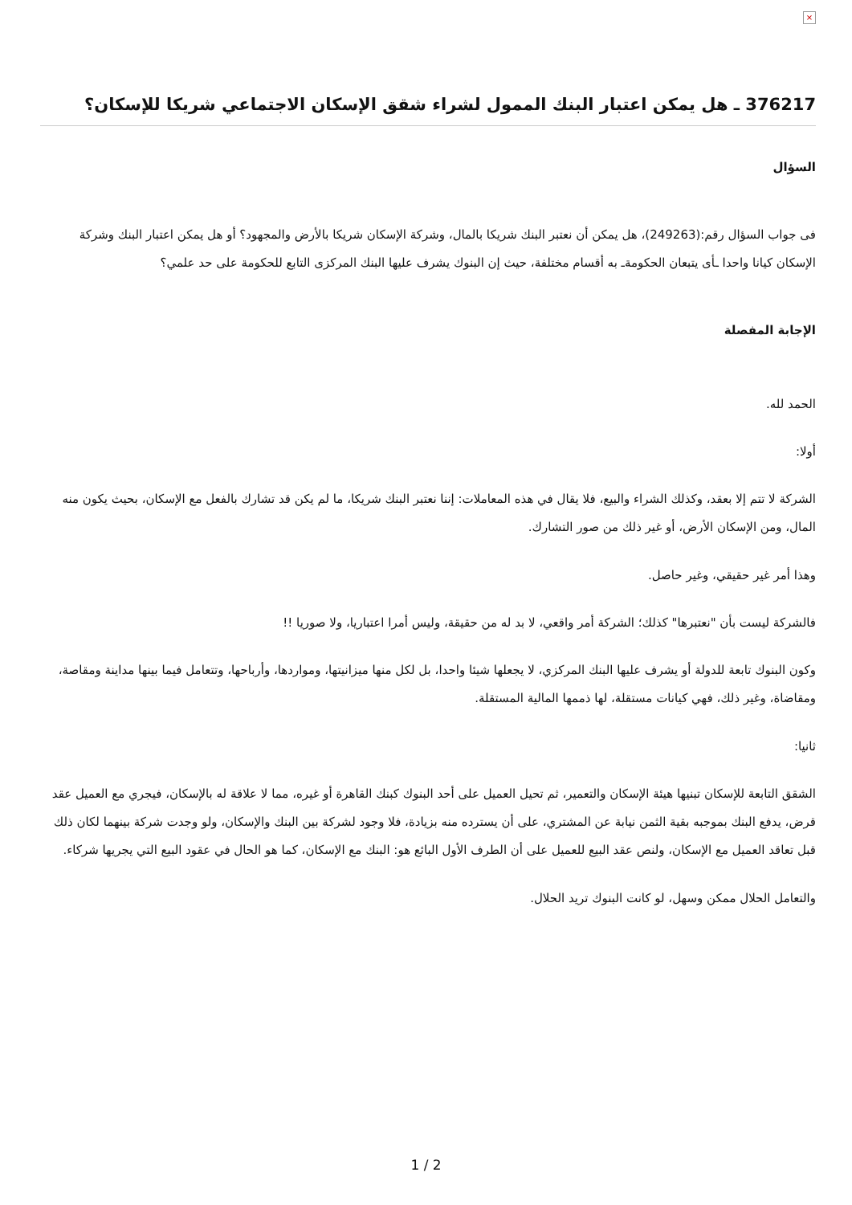×
376217 ـ هل يمكن اعتبار البنك الممول لشراء شقق الإسكان الاجتماعي شريكا للإسكان؟
السؤال
فى جواب السؤال رقم:(249263)، هل يمكن أن نعتبر البنك شريكا بالمال، وشركة الإسكان شريكا بالأرض والمجهود؟ أو هل يمكن اعتبار البنك وشركة الإسكان كيانا واحدا ـأى يتبعان الحكومةـ به أقسام مختلفة، حيث إن البنوك يشرف عليها البنك المركزى التابع للحكومة على حد علمي؟
الإجابة المفصلة
الحمد لله.
أولا:
الشركة لا تتم إلا بعقد، وكذلك الشراء والبيع، فلا يقال في هذه المعاملات: إننا نعتبر البنك شريكا، ما لم يكن قد تشارك بالفعل مع الإسكان، بحيث يكون منه المال، ومن الإسكان الأرض، أو غير ذلك من صور التشارك.
وهذا أمر غير حقيقي، وغير حاصل.
فالشركة ليست بأن "نعتبرها" كذلك؛ الشركة أمر واقعي، لا بد له من حقيقة، وليس أمرا اعتباريا، ولا صوريا !!
وكون البنوك تابعة للدولة أو يشرف عليها البنك المركزي، لا يجعلها شيئا واحدا، بل لكل منها ميزانيتها، ومواردها، وأرباحها، وتتعامل فيما بينها مداينة ومقاصة، ومقاضاة، وغير ذلك، فهي كيانات مستقلة، لها ذممها المالية المستقلة.
ثانيا:
الشقق التابعة للإسكان تبنيها هيئة الإسكان والتعمير، ثم تحيل العميل على أحد البنوك كبنك القاهرة أو غيره، مما لا علاقة له بالإسكان، فيجري مع العميل عقد قرض، يدفع البنك بموجبه بقية الثمن نيابة عن المشتري، على أن يسترده منه بزيادة، فلا وجود لشركة بين البنك والإسكان، ولو وجدت شركة بينهما لكان ذلك قبل تعاقد العميل مع الإسكان، ولنص عقد البيع للعميل على أن الطرف الأول البائع هو: البنك مع الإسكان، كما هو الحال في عقود البيع التي يجريها شركاء.
والتعامل الحلال ممكن وسهل، لو كانت البنوك تريد الحلال.
1 / 2